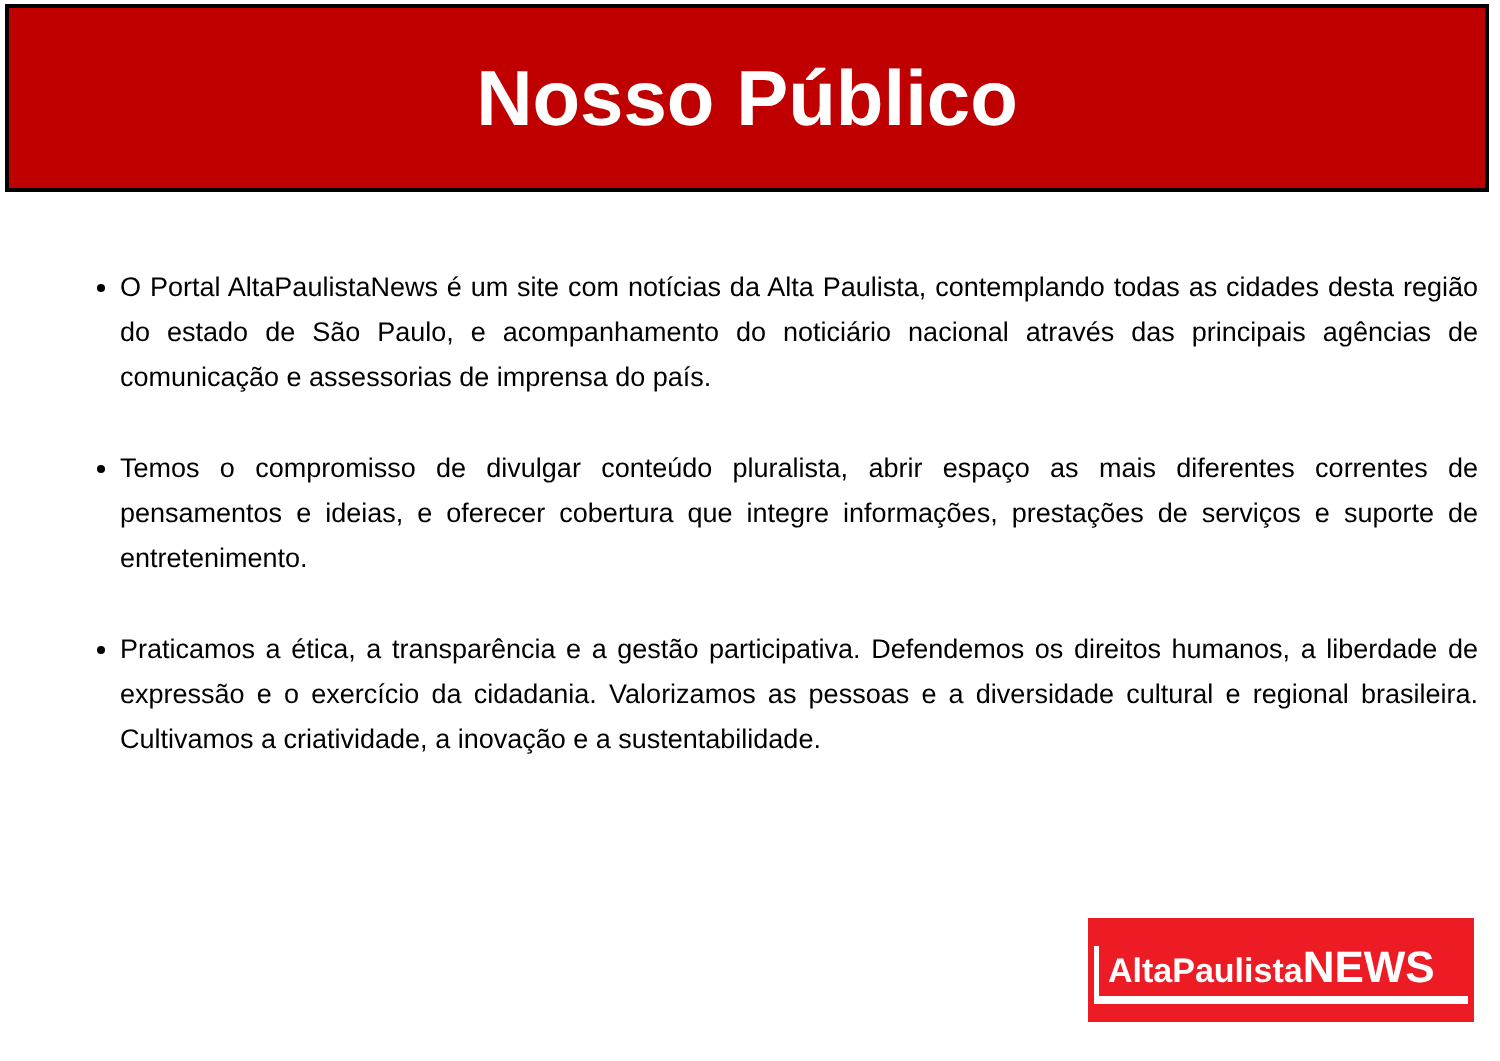Nosso Público
O Portal AltaPaulistaNews é um site com notícias da Alta Paulista, contemplando todas as cidades desta região do estado de São Paulo, e acompanhamento do noticiário nacional através das principais agências de comunicação e assessorias de imprensa do país.
Temos o compromisso de divulgar conteúdo pluralista, abrir espaço as mais diferentes correntes de pensamentos e ideias, e oferecer cobertura que integre informações, prestações de serviços e suporte de entretenimento.
Praticamos a ética, a transparência e a gestão participativa. Defendemos os direitos humanos, a liberdade de expressão e o exercício da cidadania. Valorizamos as pessoas e a diversidade cultural e regional brasileira. Cultivamos a criatividade, a inovação e a sustentabilidade.
AltaPaulista NEWS